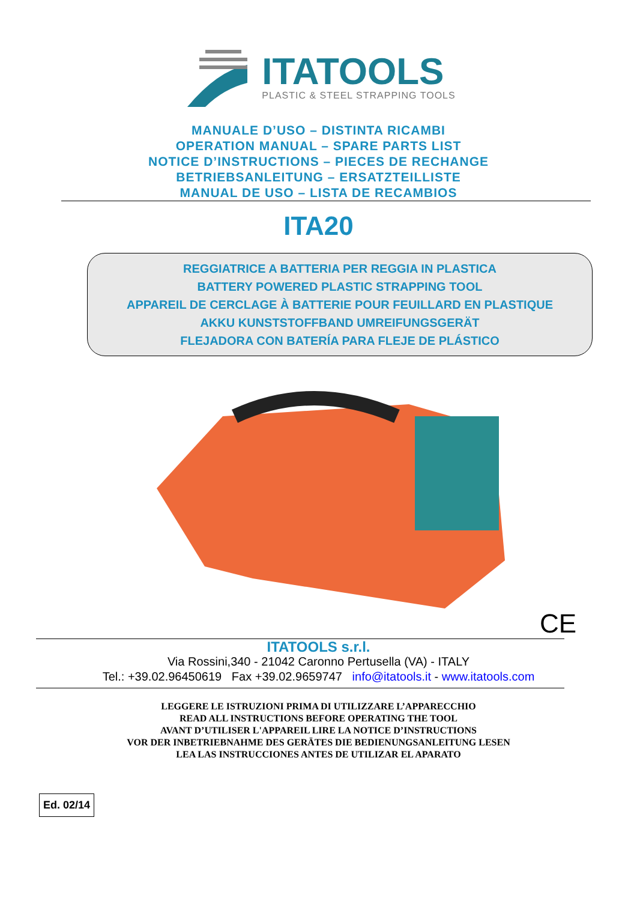ITATOOLS
PLASTIC & STEEL STRAPPING TOOLS
MANUALE D’USO – DISTINTA RICAMBI
OPERATION MANUAL – SPARE PARTS LIST
NOTICE D’INSTRUCTIONS – PIECES DE RECHANGE
BETRIEBSANLEITUNG – ERSATZTEILLISTE
MANUAL DE USO – LISTA DE RECAMBIOS
ITA20
REGGIATRICE A BATTERIA PER REGGIA IN PLASTICA
BATTERY POWERED PLASTIC STRAPPING TOOL
APPAREIL DE CERCLAGE À BATTERIE POUR FEUILLARD EN PLASTIQUE
AKKU KUNSTSTOFFBAND UMREIFUNGSGERÄT
FLEJADORA CON BATERÍA PARA FLEJE DE PLÁSTICO
CE
ITATOOLS s.r.l.
Via Rossini,340 - 21042 Caronno Pertusella (VA) - ITALY
Tel.: +39.02.96450619 Fax +39.02.9659747 info@itatools.it - www.itatools.com
LEGGERE LE ISTRUZIONI PRIMA DI UTILIZZARE L’APPARECCHIO
READ ALL INSTRUCTIONS BEFORE OPERATING THE TOOL
AVANT D’UTILISER L'APPAREIL LIRE LA NOTICE D’INSTRUCTIONS
VOR DER INBETRIEBNAHME DES GERÄTES DIE BEDIENUNGSANLEITUNG LESEN
LEA LAS INSTRUCCIONES ANTES DE UTILIZAR EL APARATO
Ed. 02/14